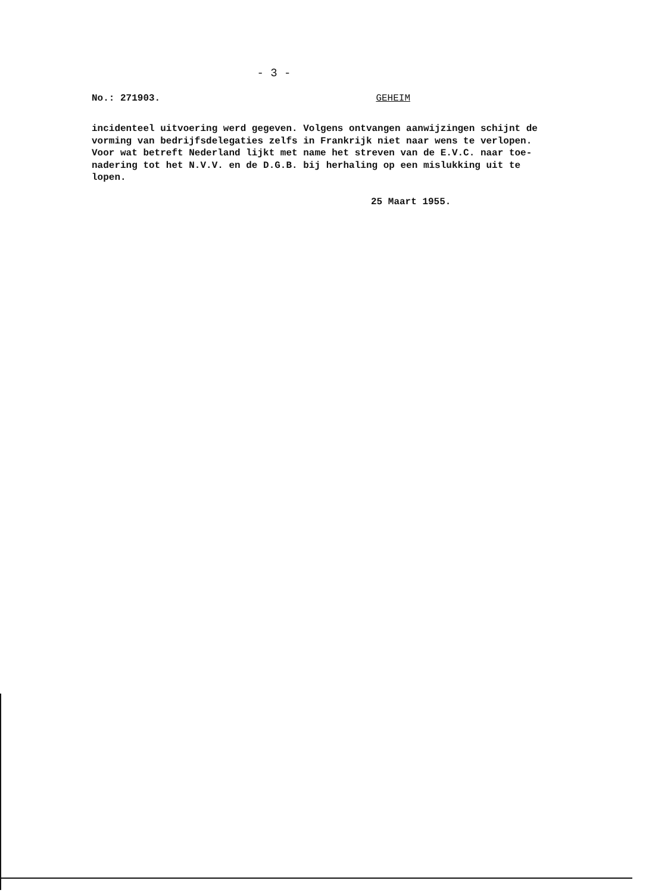- 3 -
No.: 271903. GEHEIM
incidenteel uitvoering werd gegeven. Volgens ontvangen aanwijzingen schijnt de vorming van bedrijfsdelegaties zelfs in Frankrijk niet naar wens te verlopen. Voor wat betreft Nederland lijkt met name het streven van de E.V.C. naar toe- nadering tot het N.V.V. en de D.G.B. bij herhaling op een mislukking uit te lopen.
25 Maart 1955.